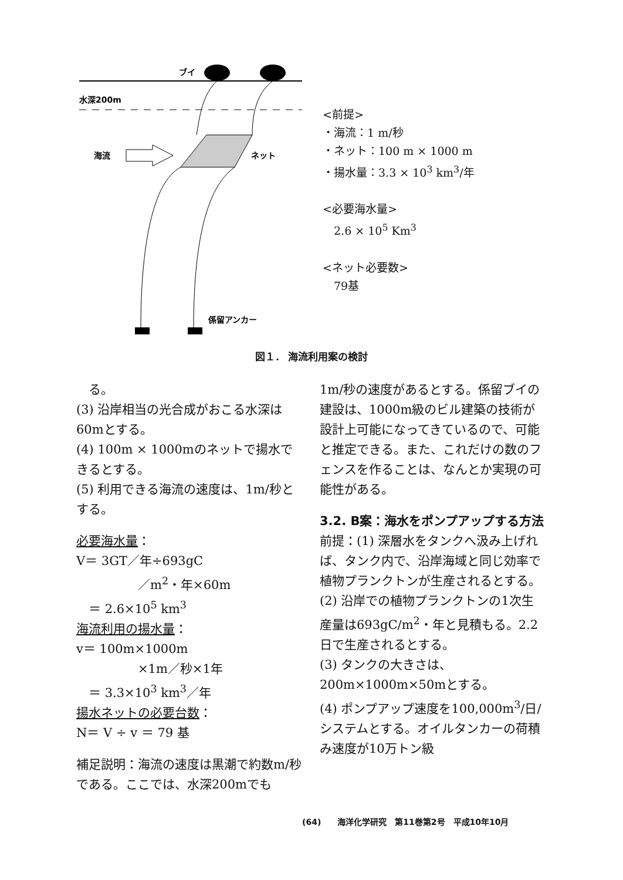ブイ
水深200m
海流
ネット
係留アンカー
<前提>
・海流：1 m/秒
・ネット：100 m × 1000 m
・揚水量：3.3 × 10<sup>3</sup> km<sup>3</sup>/年
<必要海水量>
　2.6 × 10<sup>5</sup> Km<sup>3</sup>
<ネット必要数>
　79基
図１． 海流利用案の検討
　る。
(3) 沿岸相当の光合成がおこる水深は60mとする。
(4) 100m × 1000mのネットで揚水できるとする。
(5) 利用できる海流の速度は、1m/秒とする。
必要海水量：
V＝ 3GT／年÷693gC
　　　　　／m<sup>2</sup>・年×60m
　＝ 2.6×10<sup>5</sup> km<sup>3</sup>
海流利用の揚水量：
v＝ 100m×1000m
　　　　　×1m／秒×1年
　＝ 3.3×10<sup>3</sup> km<sup>3</sup>／年
揚水ネットの必要台数：
N＝ V ÷ v ＝ 79 基
補足説明：海流の速度は黒潮で約数m/秒である。ここでは、水深200mでも
1m/秒の速度があるとする。係留ブイの建設は、1000m級のビル建築の技術が設計上可能になってきているので、可能と推定できる。また、これだけの数のフェンスを作ることは、なんとか実現の可能性がある。
3.2. B案：海水をポンプアップする方法
前提：(1) 深層水をタンクへ汲み上げれば、タンク内で、沿岸海域と同じ効率で植物プランクトンが生産されるとする。
(2) 沿岸での植物プランクトンの1次生産量は693gC/m<sup>2</sup>・年と見積もる。2.2日で生産されるとする。
(3) タンクの大きさは、200m×1000m×50mとする。
(4) ポンプアップ速度を100,000m<sup>3</sup>/日/システムとする。オイルタンカーの荷積み速度が10万トン級
(64)　　海洋化学研究　第11巻第2号　平成10年10月